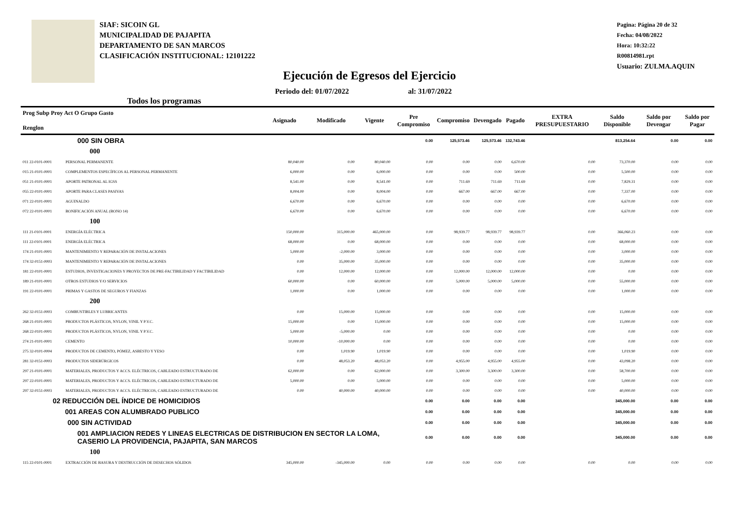SIAF: SICOIN GL
MUNICIPALIDAD DE PAJAPITA
DEPARTAMENTO DE SAN MARCOS
CLASIFICACIÓN INSTITUCIONAL: 12101222
Pagina: Página 20 de 32
Fecha: 04/08/2022
Hora: 10:32:22
R00814981.rpt
Usuario: ZULMA.AQUIN
Ejecución de Egresos del Ejercicio
Todos los programas Periodo del: 01/07/2022 al: 31/07/2022
| Prog Subp Proy Act O Grupo Gasto Renglon | | Asignado | Modificado | Vigente | Pre Compromiso | Compromiso | Devengado | Pagado | EXTRA PRESUPUESTARIO | Saldo Disponible | Saldo por Devengar | Saldo por Pagar |
| --- | --- | --- | --- | --- | --- | --- | --- | --- | --- | --- | --- | --- |
| 000 SIN OBRA | | | | | 0.00 | 125,573.46 | 125,573.46 | 132,743.46 | | 813,254.64 | 0.00 | 0.00 |
| 000 | | | | | | | | | | | | |
| 011 22-0101-0001 | PERSONAL PERMANENTE | 80,040.00 | 0.00 | 80,040.00 | 0.00 | 0.00 | 0.00 | 6,670.00 | 0.00 | 73,370.00 | 0.00 | 0.00 |
| 015 21-0101-0001 | COMPLEMENTOS ESPECÍFICOS AL PERSONAL PERMANENTE | 6,000.00 | 0.00 | 6,000.00 | 0.00 | 0.00 | 0.00 | 500.00 | 0.00 | 5,500.00 | 0.00 | 0.00 |
| 051 21-0101-0001 | APORTE PATRONAL AL IGSS | 8,541.00 | 0.00 | 8,541.00 | 0.00 | 711.69 | 711.69 | 711.69 | 0.00 | 7,829.31 | 0.00 | 0.00 |
| 055 22-0101-0001 | APORTE PARA CLASES PASIVAS | 8,004.00 | 0.00 | 8,004.00 | 0.00 | 667.00 | 667.00 | 667.00 | 0.00 | 7,337.00 | 0.00 | 0.00 |
| 071 22-0101-0001 | AGUINALDO | 6,670.00 | 0.00 | 6,670.00 | 0.00 | 0.00 | 0.00 | 0.00 | 0.00 | 6,670.00 | 0.00 | 0.00 |
| 072 22-0101-0001 | BONIFICACIÓN ANUAL (BONO 14) | 6,670.00 | 0.00 | 6,670.00 | 0.00 | 0.00 | 0.00 | 0.00 | 0.00 | 6,670.00 | 0.00 | 0.00 |
| 100 | | | | | | | | | | | | |
| 111 21-0101-0001 | ENERGÍA ELÉCTRICA | 150,000.00 | 315,000.00 | 465,000.00 | 0.00 | 98,939.77 | 98,939.77 | 98,939.77 | 0.00 | 366,060.23 | 0.00 | 0.00 |
| 111 22-0101-0001 | ENERGÍA ELÉCTRICA | 68,000.00 | 0.00 | 68,000.00 | 0.00 | 0.00 | 0.00 | 0.00 | 0.00 | 68,000.00 | 0.00 | 0.00 |
| 174 21-0101-0001 | MANTENIMIENTO Y REPARACIÓN DE INSTALACIONES | 5,000.00 | -2,000.00 | 3,000.00 | 0.00 | 0.00 | 0.00 | 0.00 | 0.00 | 3,000.00 | 0.00 | 0.00 |
| 174 32-0151-0003 | MANTENIMIENTO Y REPARACIÓN DE INSTALACIONES | 0.00 | 35,000.00 | 35,000.00 | 0.00 | 0.00 | 0.00 | 0.00 | 0.00 | 35,000.00 | 0.00 | 0.00 |
| 181 22-0101-0001 | ESTUDIOS, INVESTIGACIONES Y PROYECTOS DE PRE-FACTIBILIDAD Y FACTIBILIDAD | 0.00 | 12,000.00 | 12,000.00 | 0.00 | 12,000.00 | 12,000.00 | 12,000.00 | 0.00 | 0.00 | 0.00 | 0.00 |
| 189 21-0101-0001 | OTROS ESTUDIOS Y/O SERVICIOS | 60,000.00 | 0.00 | 60,000.00 | 0.00 | 5,000.00 | 5,000.00 | 5,000.00 | 0.00 | 55,000.00 | 0.00 | 0.00 |
| 191 22-0101-0001 | PRIMAS Y GASTOS DE SEGUROS Y FIANZAS | 1,000.00 | 0.00 | 1,000.00 | 0.00 | 0.00 | 0.00 | 0.00 | 0.00 | 1,000.00 | 0.00 | 0.00 |
| 200 | | | | | | | | | | | | |
| 262 32-0151-0003 | COMBUSTIBLES Y LUBRICANTES | 0.00 | 15,000.00 | 15,000.00 | 0.00 | 0.00 | 0.00 | 0.00 | 0.00 | 15,000.00 | 0.00 | 0.00 |
| 268 21-0101-0001 | PRODUCTOS PLÁSTICOS, NYLON, VINIL Y P.V.C. | 15,000.00 | 0.00 | 15,000.00 | 0.00 | 0.00 | 0.00 | 0.00 | 0.00 | 15,000.00 | 0.00 | 0.00 |
| 268 22-0101-0001 | PRODUCTOS PLÁSTICOS, NYLON, VINIL Y P.V.C. | 5,000.00 | -5,000.00 | 0.00 | 0.00 | 0.00 | 0.00 | 0.00 | 0.00 | 0.00 | 0.00 | 0.00 |
| 274 21-0101-0001 | CEMENTO | 10,000.00 | -10,000.00 | 0.00 | 0.00 | 0.00 | 0.00 | 0.00 | 0.00 | 0.00 | 0.00 | 0.00 |
| 275 32-0101-0004 | PRODUCTOS DE CEMENTO, PÓMEZ, ASBESTO Y YESO | 0.00 | 1,019.90 | 1,019.90 | 0.00 | 0.00 | 0.00 | 0.00 | 0.00 | 1,019.90 | 0.00 | 0.00 |
| 281 32-0151-0003 | PRODUCTOS SIDERÚRGICOS | 0.00 | 48,053.20 | 48,053.20 | 0.00 | 4,955.00 | 4,955.00 | 4,955.00 | 0.00 | 43,098.20 | 0.00 | 0.00 |
| 297 21-0101-0001 | MATERIALES, PRODUCTOS Y ACCS. ELÉCTRICOS, CABLEADO ESTRUCTURADO DE | 62,000.00 | 0.00 | 62,000.00 | 0.00 | 3,300.00 | 3,300.00 | 3,300.00 | 0.00 | 58,700.00 | 0.00 | 0.00 |
| 297 22-0101-0001 | MATERIALES, PRODUCTOS Y ACCS. ELÉCTRICOS, CABLEADO ESTRUCTURADO DE | 5,000.00 | 0.00 | 5,000.00 | 0.00 | 0.00 | 0.00 | 0.00 | 0.00 | 5,000.00 | 0.00 | 0.00 |
| 297 32-0151-0003 | MATERIALES, PRODUCTOS Y ACCS. ELÉCTRICOS, CABLEADO ESTRUCTURADO DE | 0.00 | 40,000.00 | 40,000.00 | 0.00 | 0.00 | 0.00 | 0.00 | 0.00 | 40,000.00 | 0.00 | 0.00 |
| 02 REDUCCIÓN DEL ÍNDICE DE HOMICIDIOS | | | | | 0.00 | 0.00 | 0.00 | 0.00 | | 345,000.00 | 0.00 | 0.00 |
| 001 AREAS CON ALUMBRADO PUBLICO | | | | | 0.00 | 0.00 | 0.00 | 0.00 | | 345,000.00 | 0.00 | 0.00 |
| 000 SIN ACTIVIDAD | | | | | 0.00 | 0.00 | 0.00 | 0.00 | | 345,000.00 | 0.00 | 0.00 |
| 001 AMPLIACION REDES Y LINEAS ELECTRICAS DE DISTRIBUCION EN SECTOR LA LOMA, CASERIO LA PROVIDENCIA, PAJAPITA, SAN MARCOS | | | | | 0.00 | 0.00 | 0.00 | 0.00 | | 345,000.00 | 0.00 | 0.00 |
| 100 | | | | | | | | | | | | |
| 115 22-0101-0001 | EXTRACCIÓN DE BASURA Y DESTRUCCIÓN DE DESECHOS SÓLIDOS | 345,000.00 | -345,000.00 | 0.00 | 0.00 | 0.00 | 0.00 | 0.00 | 0.00 | 0.00 | 0.00 | 0.00 |